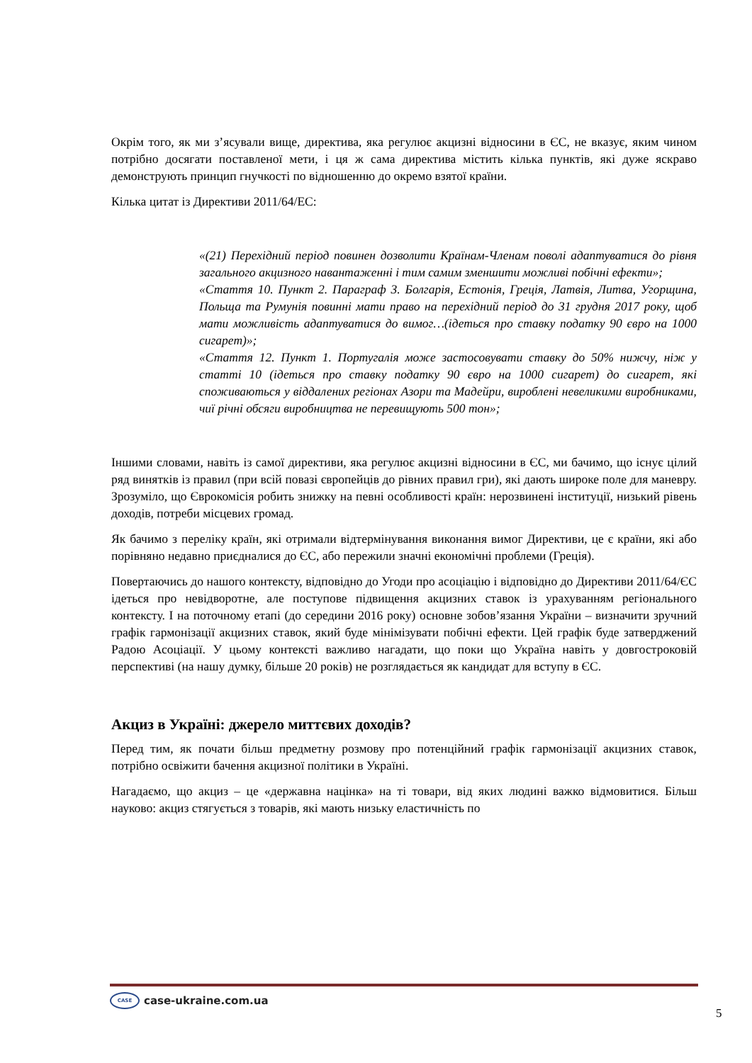Окрім того, як ми з’ясували вище, директива, яка регулює акцизні відносини в ЄС, не вказує, яким чином потрібно досягати поставленої мети, і ця ж сама директива містить кілька пунктів, які дуже яскраво демонструють принцип гнучкості по відношенню до окремо взятої країни.
Кілька цитат із Директиви 2011/64/ЕС:
«(21) Перехідний період повинен дозволити Країнам-Членам поволі адаптуватися до рівня загального акцизного навантаженні і тим самим зменшити можливі побічні ефекти»;
«Стаття 10. Пункт 2. Параграф 3. Болгарія, Естонія, Греція, Латвія, Литва, Угорщина, Польща та Румунія повинні мати право на перехідний період до 31 грудня 2017 року, щоб мати можливість адаптуватися до вимог…(ідеться про ставку податку 90 євро на 1000 сигарет)»;
«Стаття 12. Пункт 1. Португалія може застосовувати ставку до 50% нижчу, ніж у статті 10 (ідеться про ставку податку 90 євро на 1000 сигарет) до сигарет, які споживаються у віддалених регіонах Азори та Мадейри, вироблені невеликими виробниками, чиї річні обсяги виробництва не перевищують 500 тон»;
Іншими словами, навіть із самої директиви, яка регулює акцизні відносини в ЄС, ми бачимо, що існує цілий ряд винятків із правил (при всій повазі європейців до рівних правил гри), які дають широке поле для маневру. Зрозуміло, що Єврокомісія робить знижку на певні особливості країн: нерозвинені інституції, низький рівень доходів, потреби місцевих громад.
Як бачимо з переліку країн, які отримали відтермінування виконання вимог Директиви, це є країни, які або порівняно недавно приєдналися до ЄС, або пережили значні економічні проблеми (Греція).
Повертаючись до нашого контексту, відповідно до Угоди про асоціацію і відповідно до Директиви 2011/64/ЄС ідеться про невідворотне, але поступове підвищення акцизних ставок із урахуванням регіонального контексту. І на поточному етапі (до середини 2016 року) основне зобов’язання України – визначити зручний графік гармонізації акцизних ставок, який буде мінімізувати побічні ефекти. Цей графік буде затверджений Радою Асоціації. У цьому контексті важливо нагадати, що поки що Україна навіть у довгостроковій перспективі (на нашу думку, більше 20 років) не розглядається як кандидат для вступу в ЄС.
Акциз в Україні: джерело миттєвих доходів?
Перед тим, як почати більш предметну розмову про потенційний графік гармонізації акцизних ставок, потрібно освіжити бачення акцизної політики в Україні.
Нагадаємо, що акциз – це «державна націнка» на ті товари, від яких людині важко відмовитися. Більш науково: акциз стягується з товарів, які мають низьку еластичність по
CASE case-ukraine.com.ua
5